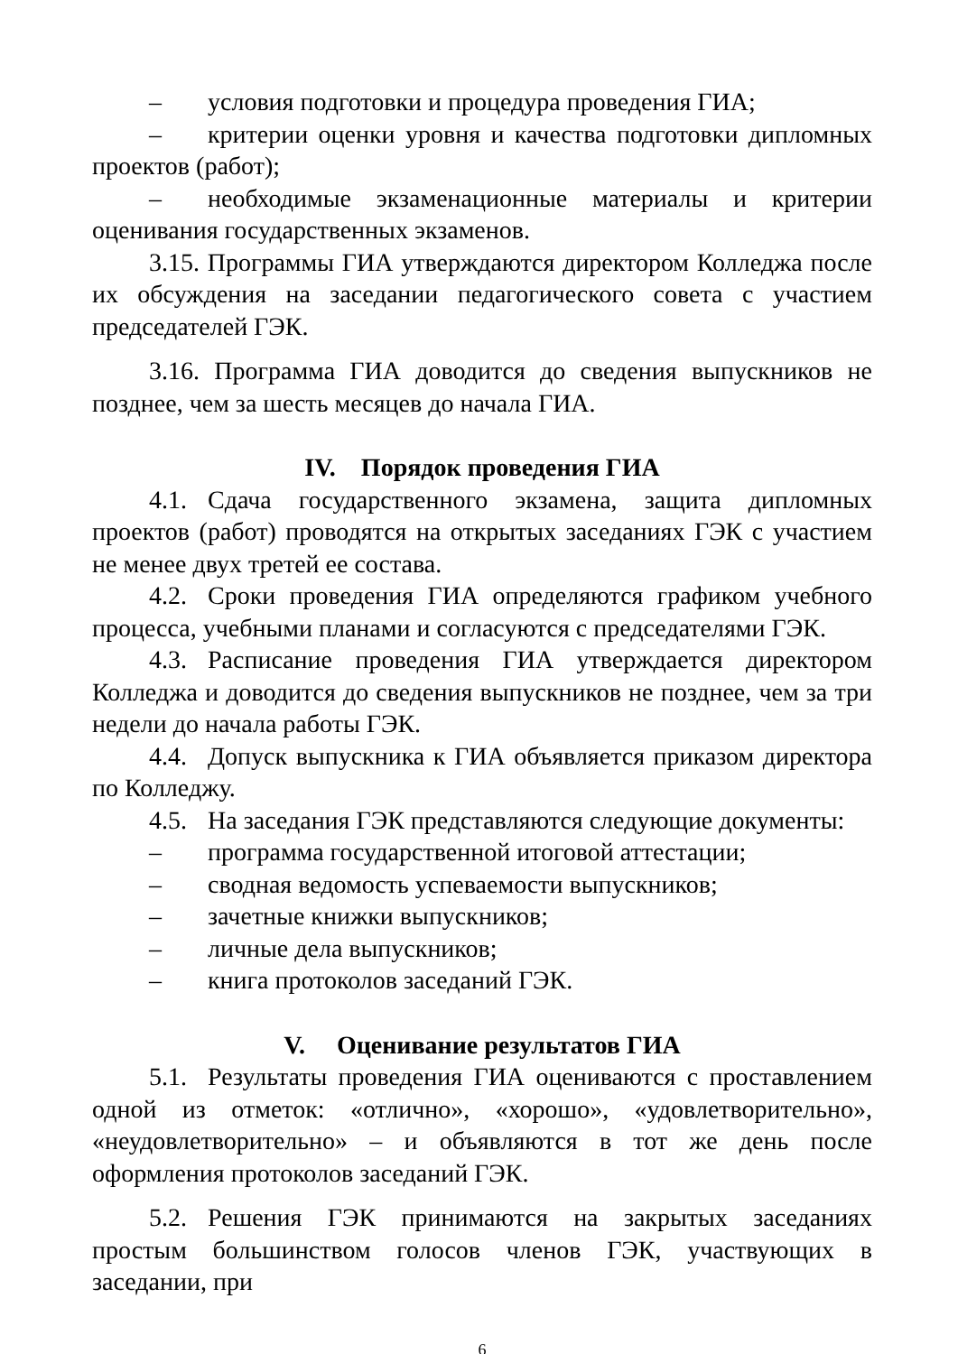– условия подготовки и процедура проведения ГИА;
– критерии оценки уровня и качества подготовки дипломных проектов (работ);
– необходимые экзаменационные материалы и критерии оценивания государственных экзаменов.
3.15. Программы ГИА утверждаются директором Колледжа после их обсуждения на заседании педагогического совета с участием председателей ГЭК.
3.16. Программа ГИА доводится до сведения выпускников не позднее, чем за шесть месяцев до начала ГИА.
IV. Порядок проведения ГИА
4.1. Сдача государственного экзамена, защита дипломных проектов (работ) проводятся на открытых заседаниях ГЭК с участием не менее двух третей ее состава.
4.2. Сроки проведения ГИА определяются графиком учебного процесса, учебными планами и согласуются с председателями ГЭК.
4.3. Расписание проведения ГИА утверждается директором Колледжа и доводится до сведения выпускников не позднее, чем за три недели до начала работы ГЭК.
4.4. Допуск выпускника к ГИА объявляется приказом директора по Колледжу.
4.5. На заседания ГЭК представляются следующие документы:
– программа государственной итоговой аттестации;
– сводная ведомость успеваемости выпускников;
– зачетные книжки выпускников;
– личные дела выпускников;
– книга протоколов заседаний ГЭК.
V. Оценивание результатов ГИА
5.1. Результаты проведения ГИА оцениваются с проставлением одной из отметок: «отлично», «хорошо», «удовлетворительно», «неудовлетворительно» – и объявляются в тот же день после оформления протоколов заседаний ГЭК.
5.2. Решения ГЭК принимаются на закрытых заседаниях простым большинством голосов членов ГЭК, участвующих в заседании, при
6